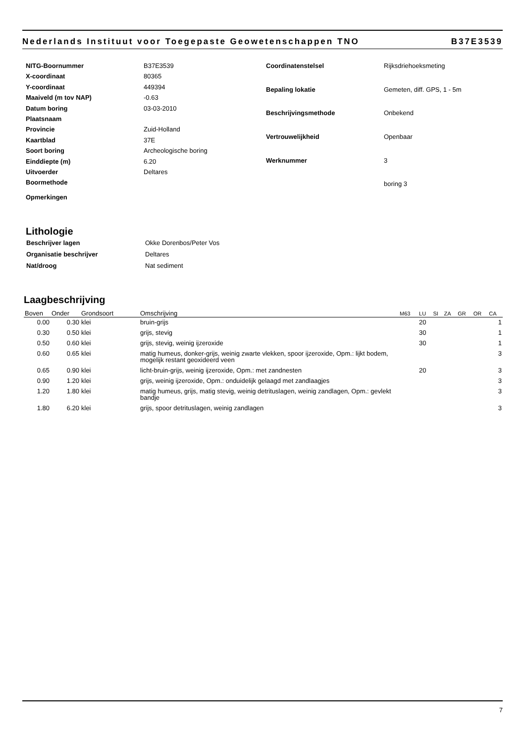Nederlands Instituut voor Toegepaste Geowetenschappen TNO B37E3539
| NITG-Boornummer | B37E3539 |
| X-coordinaat | 80365 |
| Y-coordinaat | 449394 |
| Maaiveld (m tov NAP) | -0.63 |
| Datum boring | 03-03-2010 |
| Plaatsnaam | |
| Provincie | Zuid-Holland |
| Kaartblad | 37E |
| Soort boring | Archeologische boring |
| Einddiepte (m) | 6.20 |
| Uitvoerder | Deltares |
| Boormethode | |
| Opmerkingen | |
| Coordinatenstelsel | Rijksdriehoeksmeting |
| Bepaling lokatie | Gemeten, diff. GPS, 1 - 5m |
| Beschrijvingsmethode | Onbekend |
| Vertrouwelijkheid | Openbaar |
| Werknummer | 3 |
| | boring 3 |
Lithologie
| Beschrijver lagen | Okke Dorenbos/Peter Vos |
| Organisatie beschrijver | Deltares |
| Nat/droog | Nat sediment |
Laagbeschrijving
| Boven | Onder | Grondsoort | Omschrijving | M63 | LU | SI | ZA | GR | OR | CA |
| --- | --- | --- | --- | --- | --- | --- | --- | --- | --- | --- |
| 0.00 | 0.30 | klei | bruin-grijs | | 20 | | | | | 1 |
| 0.30 | 0.50 | klei | grijs, stevig | | 30 | | | | | 1 |
| 0.50 | 0.60 | klei | grijs, stevig, weinig ijzeroxide | | 30 | | | | | 1 |
| 0.60 | 0.65 | klei | matig humeus, donker-grijs, weinig zwarte vlekken, spoor ijzeroxide, Opm.: lijkt bodem, mogelijk restant geoxideerd veen | | | | | | | 3 |
| 0.65 | 0.90 | klei | licht-bruin-grijs, weinig ijzeroxide, Opm.: met zandnesten | | 20 | | | | | 3 |
| 0.90 | 1.20 | klei | grijs, weinig ijzeroxide, Opm.: onduidelijk gelaagd met zandlaagjes | | | | | | | 3 |
| 1.20 | 1.80 | klei | matig humeus, grijs, matig stevig, weinig detrituslagen, weinig zandlagen, Opm.: gevlekt bandje | | | | | | | 3 |
| 1.80 | 6.20 | klei | grijs, spoor detrituslagen, weinig zandlagen | | | | | | | 3 |
7